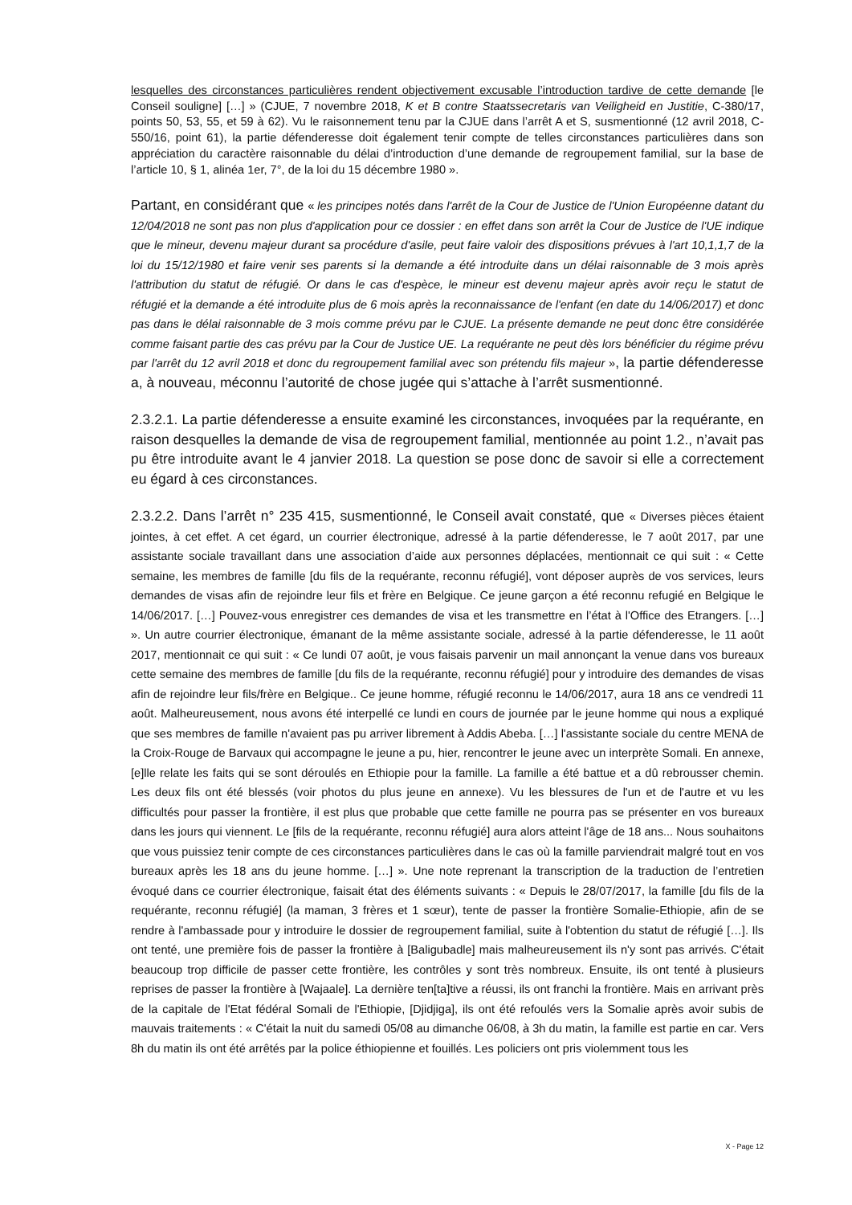lesquelles des circonstances particulières rendent objectivement excusable l’introduction tardive de cette demande [le Conseil souligne] […] » (CJUE, 7 novembre 2018, K et B contre Staatssecretaris van Veiligheid en Justitie, C-380/17, points 50, 53, 55, et 59 à 62). Vu le raisonnement tenu par la CJUE dans l’arrêt A et S, susmentionné (12 avril 2018, C-550/16, point 61), la partie défenderesse doit également tenir compte de telles circonstances particulières dans son appréciation du caractère raisonnable du délai d’introduction d’une demande de regroupement familial, sur la base de l’article 10, § 1, alinéa 1er, 7°, de la loi du 15 décembre 1980 ».
Partant, en considérant que « les principes notés dans l'arrêt de la Cour de Justice de l'Union Européenne datant du 12/04/2018 ne sont pas non plus d'application pour ce dossier : en effet dans son arrêt la Cour de Justice de l'UE indique que le mineur, devenu majeur durant sa procédure d'asile, peut faire valoir des dispositions prévues à l'art 10,1,1,7 de la loi du 15/12/1980 et faire venir ses parents si la demande a été introduite dans un délai raisonnable de 3 mois après l'attribution du statut de réfugié. Or dans le cas d'espèce, le mineur est devenu majeur après avoir reçu le statut de réfugié et la demande a été introduite plus de 6 mois après la reconnaissance de l'enfant (en date du 14/06/2017) et donc pas dans le délai raisonnable de 3 mois comme prévu par le CJUE. La présente demande ne peut donc être considérée comme faisant partie des cas prévu par la Cour de Justice UE. La requérante ne peut dès lors bénéficier du régime prévu par l'arrêt du 12 avril 2018 et donc du regroupement familial avec son prétendu fils majeur », la partie défenderesse a, à nouveau, méconnu l’autorité de chose jugée qui s’attache à l’arrêt susmentionné.
2.3.2.1. La partie défenderesse a ensuite examiné les circonstances, invoquées par la requérante, en raison desquelles la demande de visa de regroupement familial, mentionnée au point 1.2., n’avait pas pu être introduite avant le 4 janvier 2018. La question se pose donc de savoir si elle a correctement eu égard à ces circonstances.
2.3.2.2. Dans l’arrêt n° 235 415, susmentionné, le Conseil avait constaté, que « Diverses pièces étaient jointes, à cet effet. A cet égard, un courrier électronique, adressé à la partie défenderesse, le 7 août 2017, par une assistante sociale travaillant dans une association d’aide aux personnes déplacées, mentionnait ce qui suit : « Cette semaine, les membres de famille [du fils de la requérante, reconnu réfugié], vont déposer auprès de vos services, leurs demandes de visas afin de rejoindre leur fils et frère en Belgique. Ce jeune garçon a été reconnu refugié en Belgique le 14/06/2017. […] Pouvez-vous enregistrer ces demandes de visa et les transmettre en l’état à l'Office des Etrangers. […] ». Un autre courrier électronique, émanant de la même assistante sociale, adressé à la partie défenderesse, le 11 août 2017, mentionnait ce qui suit : « Ce lundi 07 août, je vous faisais parvenir un mail annonçant la venue dans vos bureaux cette semaine des membres de famille [du fils de la requérante, reconnu réfugié] pour y introduire des demandes de visas afin de rejoindre leur fils/frère en Belgique.. Ce jeune homme, réfugié reconnu le 14/06/2017, aura 18 ans ce vendredi 11 août. Malheureusement, nous avons été interpellé ce lundi en cours de journée par le jeune homme qui nous a expliqué que ses membres de famille n'avaient pas pu arriver librement à Addis Abeba. […] l'assistante sociale du centre MENA de la Croix-Rouge de Barvaux qui accompagne le jeune a pu, hier, rencontrer le jeune avec un interprète Somali. En annexe, [e]lle relate les faits qui se sont déroulés en Ethiopie pour la famille. La famille a été battue et a dû rebrousser chemin. Les deux fils ont été blessés (voir photos du plus jeune en annexe). Vu les blessures de l'un et de l'autre et vu les difficultés pour passer la frontière, il est plus que probable que cette famille ne pourra pas se présenter en vos bureaux dans les jours qui viennent. Le [fils de la requérante, reconnu réfugié] aura alors atteint l'âge de 18 ans... Nous souhaitons que vous puissiez tenir compte de ces circonstances particulières dans le cas où la famille parviendrait malgré tout en vos bureaux après les 18 ans du jeune homme. […] ». Une note reprenant la transcription de la traduction de l’entretien évoqué dans ce courrier électronique, faisait état des éléments suivants : « Depuis le 28/07/2017, la famille [du fils de la requérante, reconnu réfugié] (la maman, 3 frères et 1 sœur), tente de passer la frontière Somalie-Ethiopie, afin de se rendre à l'ambassade pour y introduire le dossier de regroupement familial, suite à l'obtention du statut de réfugié […]. Ils ont tenté, une première fois de passer la frontière à [Baligubadle] mais malheureusement ils n'y sont pas arrivés. C'était beaucoup trop difficile de passer cette frontière, les contrôles y sont très nombreux. Ensuite, ils ont tenté à plusieurs reprises de passer la frontière à [Wajaale]. La dernière ten[ta]tive a réussi, ils ont franchi la frontière. Mais en arrivant près de la capitale de l'Etat fédéral Somali de l'Ethiopie, [Djidjiga], ils ont été refoulés vers la Somalie après avoir subis de mauvais traitements : « C'était la nuit du samedi 05/08 au dimanche 06/08, à 3h du matin, la famille est partie en car. Vers 8h du matin ils ont été arrêtés par la police éthiopienne et fouillés. Les policiers ont pris violemment tous les
X - Page 12